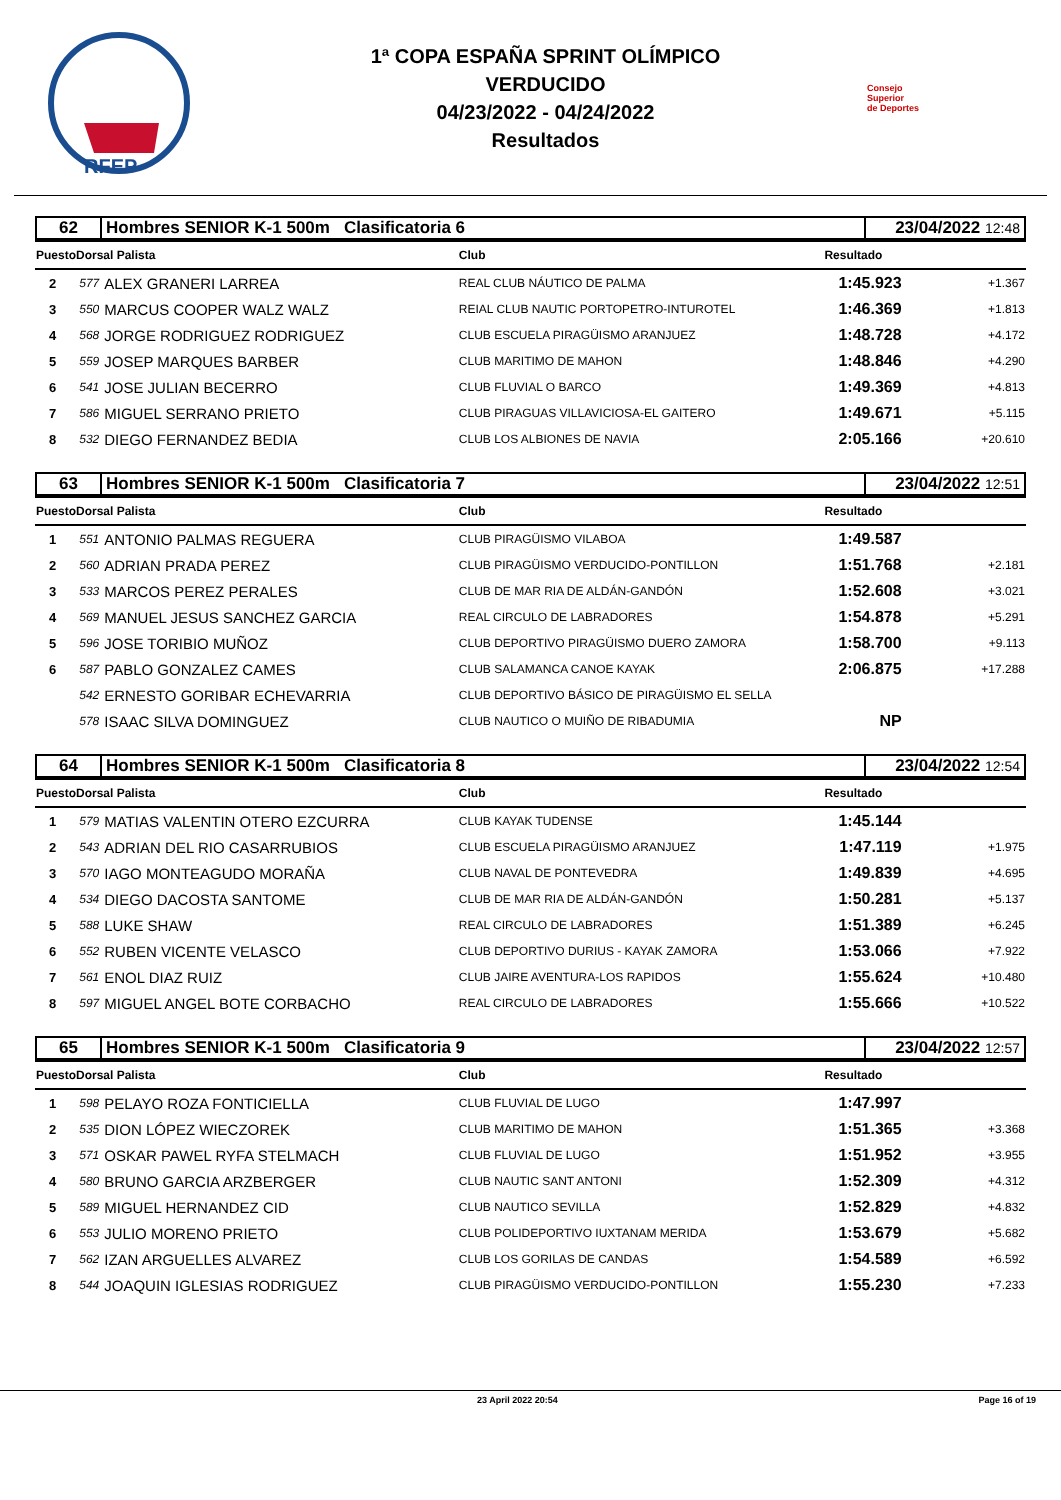RFEP
1ª COPA ESPAÑA SPRINT OLÍMPICO
VERDUCIDO
04/23/2022 - 04/24/2022
Resultados
Consejo
Superior
de Deportes
| 62 | Hombres SENIOR K-1 500m Clasificatoria 6 | 23/04/2022 12:48 |
| PuestoDorsal Palista | | | Club | Resultado | |
| 2 | 577 | ALEX GRANERI LARREA | REAL CLUB NÁUTICO DE PALMA | 1:45.923 | +1.367 |
| 3 | 550 | MARCUS COOPER WALZ WALZ | REIAL CLUB NAUTIC PORTOPETRO-INTUROTEL | 1:46.369 | +1.813 |
| 4 | 568 | JORGE RODRIGUEZ RODRIGUEZ | CLUB ESCUELA PIRAGÜISMO ARANJUEZ | 1:48.728 | +4.172 |
| 5 | 559 | JOSEP MARQUES BARBER | CLUB MARITIMO DE MAHON | 1:48.846 | +4.290 |
| 6 | 541 | JOSE JULIAN BECERRO | CLUB FLUVIAL O BARCO | 1:49.369 | +4.813 |
| 7 | 586 | MIGUEL SERRANO PRIETO | CLUB PIRAGUAS VILLAVICIOSA-EL GAITERO | 1:49.671 | +5.115 |
| 8 | 532 | DIEGO FERNANDEZ BEDIA | CLUB LOS ALBIONES DE NAVIA | 2:05.166 | +20.610 |
| 63 | Hombres SENIOR K-1 500m Clasificatoria 7 | 23/04/2022 12:51 |
| PuestoDorsal Palista | | | Club | Resultado | |
| 1 | 551 | ANTONIO PALMAS REGUERA | CLUB PIRAGÜISMO VILABOA | 1:49.587 | |
| 2 | 560 | ADRIAN PRADA PEREZ | CLUB PIRAGÜISMO VERDUCIDO-PONTILLON | 1:51.768 | +2.181 |
| 3 | 533 | MARCOS PEREZ PERALES | CLUB DE MAR RIA DE ALDÁN-GANDÓN | 1:52.608 | +3.021 |
| 4 | 569 | MANUEL JESUS SANCHEZ GARCIA | REAL CIRCULO DE LABRADORES | 1:54.878 | +5.291 |
| 5 | 596 | JOSE TORIBIO MUÑOZ | CLUB DEPORTIVO PIRAGÜISMO DUERO ZAMORA | 1:58.700 | +9.113 |
| 6 | 587 | PABLO GONZALEZ CAMES | CLUB SALAMANCA CANOE KAYAK | 2:06.875 | +17.288 |
| | 542 | ERNESTO GORIBAR ECHEVARRIA | CLUB DEPORTIVO BÁSICO DE PIRAGÜISMO EL SELLA | | |
| | 578 | ISAAC SILVA DOMINGUEZ | CLUB NAUTICO O MUIÑO DE RIBADUMIA | NP | |
| 64 | Hombres SENIOR K-1 500m Clasificatoria 8 | 23/04/2022 12:54 |
| PuestoDorsal Palista | | | Club | Resultado | |
| 1 | 579 | MATIAS VALENTIN OTERO EZCURRA | CLUB KAYAK TUDENSE | 1:45.144 | |
| 2 | 543 | ADRIAN DEL RIO CASARRUBIOS | CLUB ESCUELA PIRAGÜISMO ARANJUEZ | 1:47.119 | +1.975 |
| 3 | 570 | IAGO MONTEAGUDO MORAÑA | CLUB NAVAL DE PONTEVEDRA | 1:49.839 | +4.695 |
| 4 | 534 | DIEGO DACOSTA SANTOME | CLUB DE MAR RIA DE ALDÁN-GANDÓN | 1:50.281 | +5.137 |
| 5 | 588 | LUKE SHAW | REAL CIRCULO DE LABRADORES | 1:51.389 | +6.245 |
| 6 | 552 | RUBEN VICENTE VELASCO | CLUB DEPORTIVO DURIUS - KAYAK ZAMORA | 1:53.066 | +7.922 |
| 7 | 561 | ENOL DIAZ RUIZ | CLUB JAIRE AVENTURA-LOS RAPIDOS | 1:55.624 | +10.480 |
| 8 | 597 | MIGUEL ANGEL BOTE CORBACHO | REAL CIRCULO DE LABRADORES | 1:55.666 | +10.522 |
| 65 | Hombres SENIOR K-1 500m Clasificatoria 9 | 23/04/2022 12:57 |
| PuestoDorsal Palista | | | Club | Resultado | |
| 1 | 598 | PELAYO ROZA FONTICIELLA | CLUB FLUVIAL DE LUGO | 1:47.997 | |
| 2 | 535 | DION LÓPEZ WIECZOREK | CLUB MARITIMO DE MAHON | 1:51.365 | +3.368 |
| 3 | 571 | OSKAR PAWEL RYFA STELMACH | CLUB FLUVIAL DE LUGO | 1:51.952 | +3.955 |
| 4 | 580 | BRUNO GARCIA ARZBERGER | CLUB NAUTIC SANT ANTONI | 1:52.309 | +4.312 |
| 5 | 589 | MIGUEL HERNANDEZ CID | CLUB NAUTICO SEVILLA | 1:52.829 | +4.832 |
| 6 | 553 | JULIO MORENO PRIETO | CLUB POLIDEPORTIVO IUXTANAM MERIDA | 1:53.679 | +5.682 |
| 7 | 562 | IZAN ARGUELLES ALVAREZ | CLUB LOS GORILAS DE CANDAS | 1:54.589 | +6.592 |
| 8 | 544 | JOAQUIN IGLESIAS RODRIGUEZ | CLUB PIRAGÜISMO VERDUCIDO-PONTILLON | 1:55.230 | +7.233 |
23 April 2022 20:54 Page 16 of 19